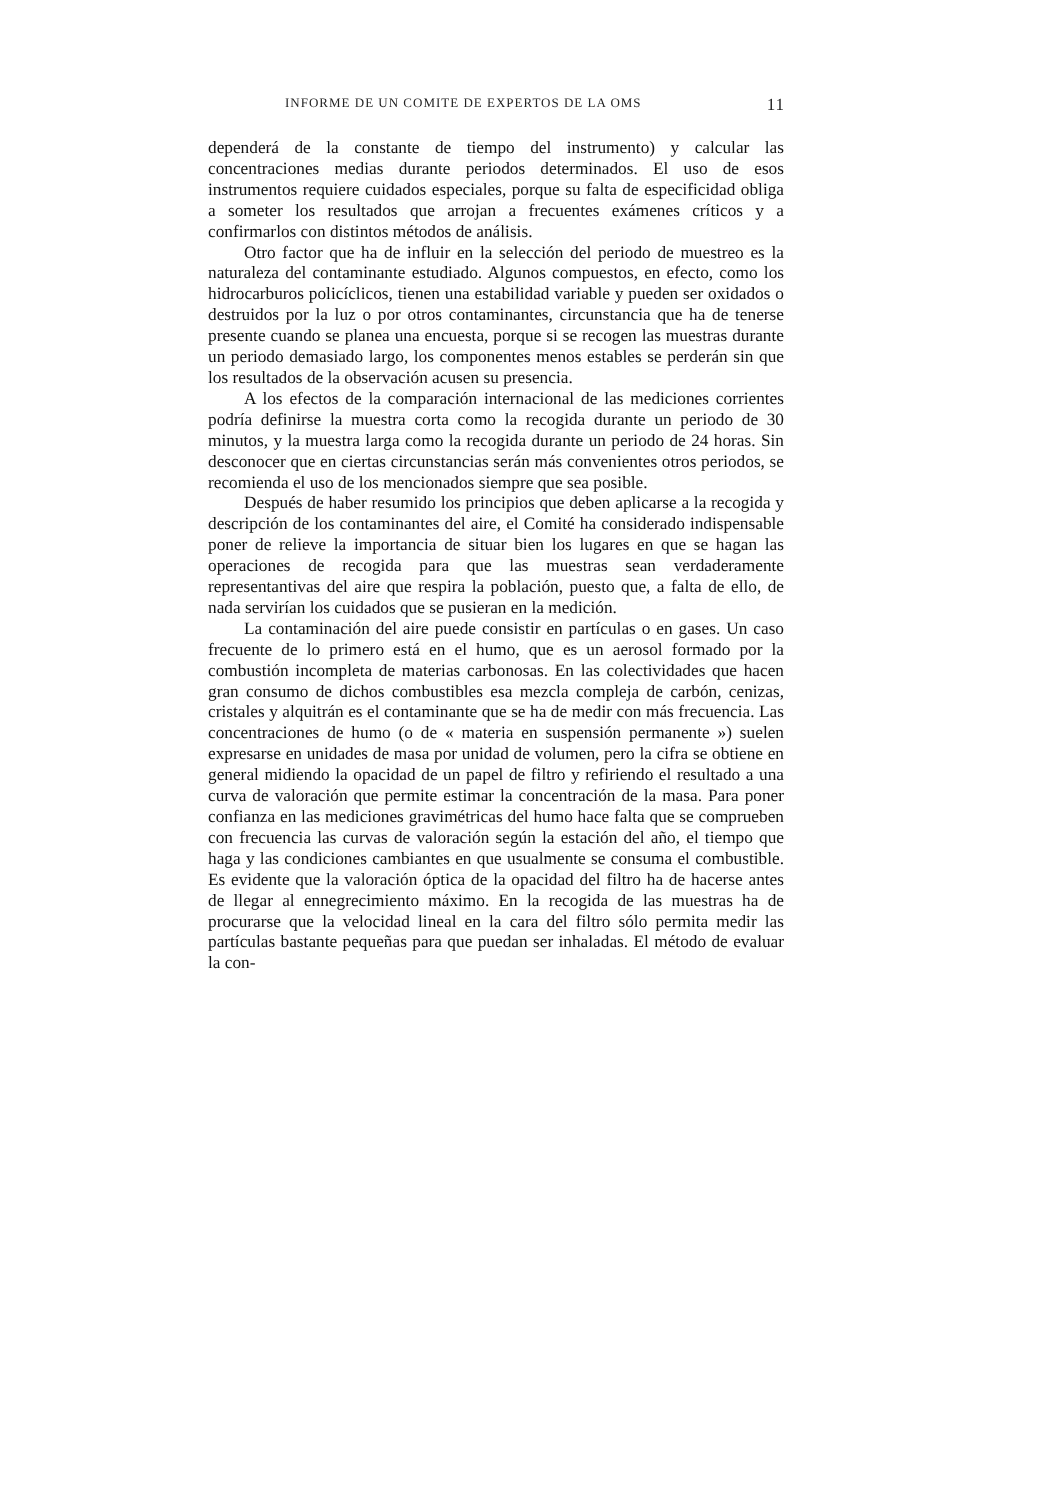INFORME DE UN COMITE DE EXPERTOS DE LA OMS 11
dependerá de la constante de tiempo del instrumento) y calcular las concentraciones medias durante periodos determinados. El uso de esos instrumentos requiere cuidados especiales, porque su falta de especificidad obliga a someter los resultados que arrojan a frecuentes exámenes críticos y a confirmarlos con distintos métodos de análisis.
Otro factor que ha de influir en la selección del periodo de muestreo es la naturaleza del contaminante estudiado. Algunos compuestos, en efecto, como los hidrocarburos policíclicos, tienen una estabilidad variable y pueden ser oxidados o destruidos por la luz o por otros contaminantes, circunstancia que ha de tenerse presente cuando se planea una encuesta, porque si se recogen las muestras durante un periodo demasiado largo, los componentes menos estables se perderán sin que los resultados de la observación acusen su presencia.
A los efectos de la comparación internacional de las mediciones corrientes podría definirse la muestra corta como la recogida durante un periodo de 30 minutos, y la muestra larga como la recogida durante un periodo de 24 horas. Sin desconocer que en ciertas circunstancias serán más convenientes otros periodos, se recomienda el uso de los mencionados siempre que sea posible.
Después de haber resumido los principios que deben aplicarse a la recogida y descripción de los contaminantes del aire, el Comité ha considerado indispensable poner de relieve la importancia de situar bien los lugares en que se hagan las operaciones de recogida para que las muestras sean verdaderamente representantivas del aire que respira la población, puesto que, a falta de ello, de nada servirían los cuidados que se pusieran en la medición.
La contaminación del aire puede consistir en partículas o en gases. Un caso frecuente de lo primero está en el humo, que es un aerosol formado por la combustión incompleta de materias carbonosas. En las colectividades que hacen gran consumo de dichos combustibles esa mezcla compleja de carbón, cenizas, cristales y alquitrán es el contaminante que se ha de medir con más frecuencia. Las concentraciones de humo (o de « materia en suspensión permanente ») suelen expresarse en unidades de masa por unidad de volumen, pero la cifra se obtiene en general midiendo la opacidad de un papel de filtro y refiriendo el resultado a una curva de valoración que permite estimar la concentración de la masa. Para poner confianza en las mediciones gravimétricas del humo hace falta que se comprueben con frecuencia las curvas de valoración según la estación del año, el tiempo que haga y las condiciones cambiantes en que usualmente se consuma el combustible. Es evidente que la valoración óptica de la opacidad del filtro ha de hacerse antes de llegar al ennegrecimiento máximo. En la recogida de las muestras ha de procurarse que la velocidad lineal en la cara del filtro sólo permita medir las partículas bastante pequeñas para que puedan ser inhaladas. El método de evaluar la con-